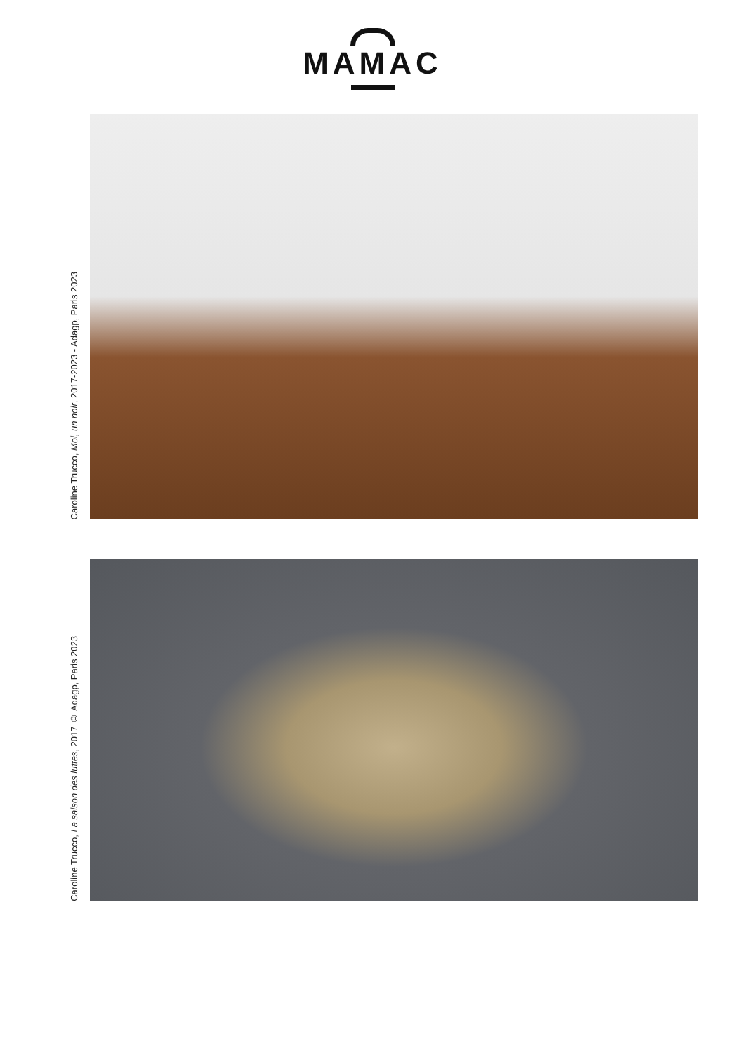MAMAC
Caroline Trucco, Moi, un noir, 2017-2023 - Adagp, Paris 2023
Caroline Trucco, La saison des luttes, 2017 © Adagp, Paris 2023